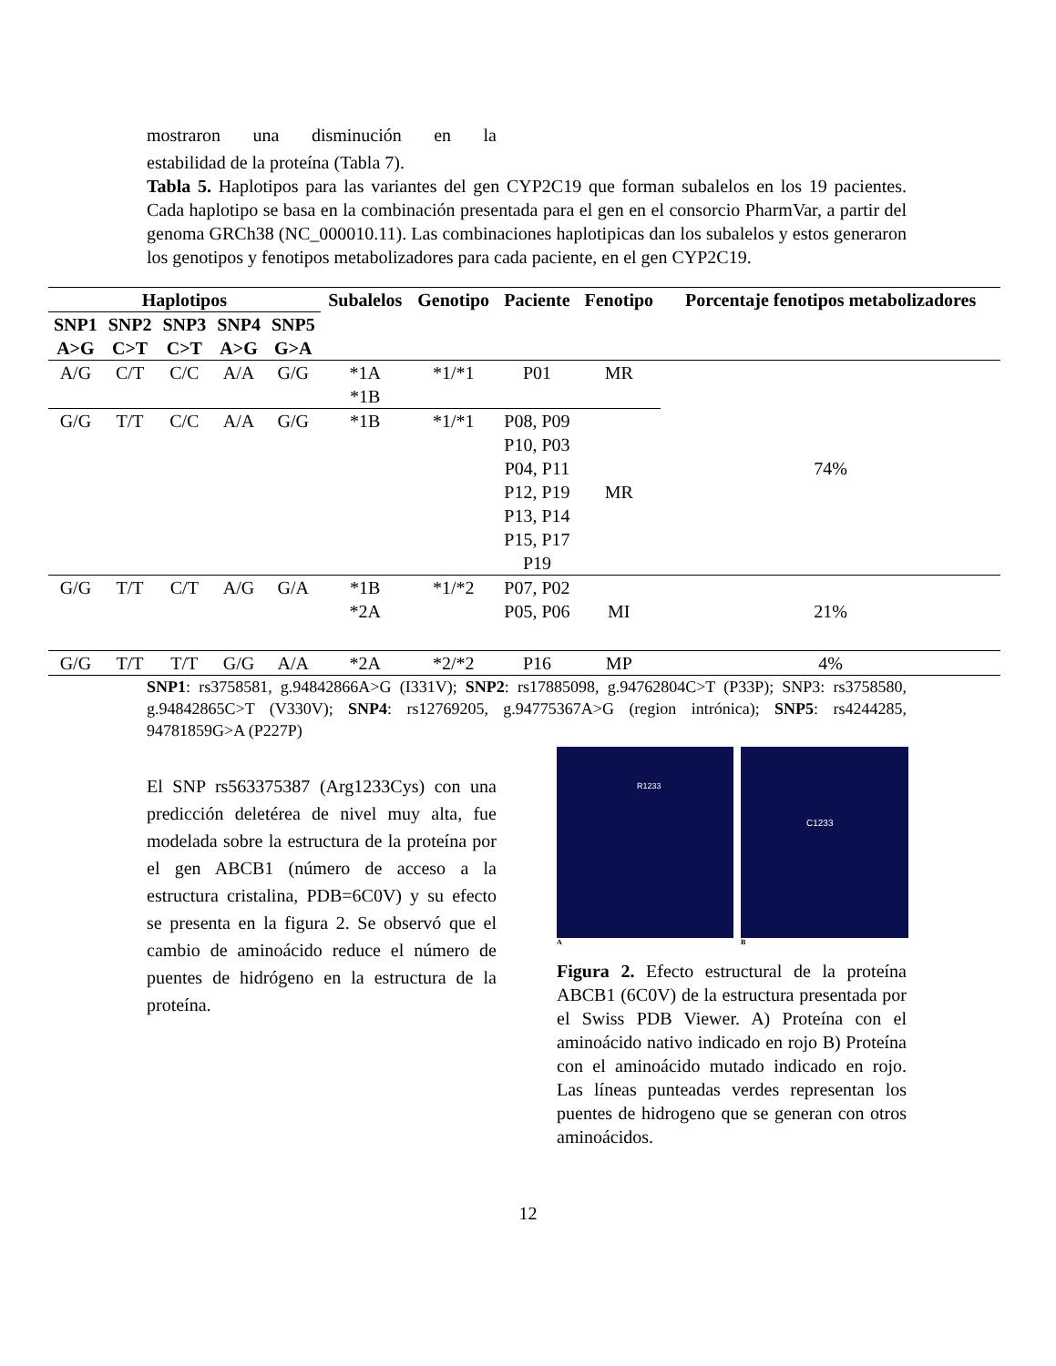mostraron una disminución en la
estabilidad de la proteína (Tabla 7).
Tabla 5. Haplotipos para las variantes del gen CYP2C19 que forman subalelos en los 19 pacientes. Cada haplotipo se basa en la combinación presentada para el gen en el consorcio PharmVar, a partir del genoma GRCh38 (NC_000010.11). Las combinaciones haplotipicas dan los subalelos y estos generaron los genotipos y fenotipos metabolizadores para cada paciente, en el gen CYP2C19.
| Haplotipos | | | | | Subalelos | Genotipo | Paciente | Fenotipo | Porcentaje fenotipos metabolizadores |
| --- | --- | --- | --- | --- | --- | --- | --- | --- | --- |
| SNP1 A>G | SNP2 C>T | SNP3 C>T | SNP4 A>G | SNP5 G>A | | | | | |
| A/G | C/T | C/C | A/A | G/G | *1A *1B | *1/*1 | P01 | MR | 74% |
| G/G | T/T | C/C | A/A | G/G | *1B | *1/*1 | P08, P09 P10, P03 P04, P11 P12, P19 P13, P14 P15, P17 P19 | MR | |
| G/G | T/T | C/T | A/G | G/A | *1B *2A | *1/*2 | P07, P02 P05, P06 | MI | 21% |
| G/G | T/T | T/T | G/G | A/A | *2A | *2/*2 | P16 | MP | 4% |
SNP1: rs3758581, g.94842866A>G (I331V); SNP2: rs17885098, g.94762804C>T (P33P); SNP3: rs3758580, g.94842865C>T (V330V); SNP4: rs12769205, g.94775367A>G (region intrónica); SNP5: rs4244285, 94781859G>A (P227P)
El SNP rs563375387 (Arg1233Cys) con una predicción deletérea de nivel muy alta, fue modelada sobre la estructura de la proteína por el gen ABCB1 (número de acceso a la estructura cristalina, PDB=6C0V) y su efecto se presenta en la figura 2. Se observó que el cambio de aminoácido reduce el número de puentes de hidrógeno en la estructura de la proteína.
R1233
A
C1233
B
Figura 2. Efecto estructural de la proteína ABCB1 (6C0V) de la estructura presentada por el Swiss PDB Viewer. A) Proteína con el aminoácido nativo indicado en rojo B) Proteína con el aminoácido mutado indicado en rojo. Las líneas punteadas verdes representan los puentes de hidrogeno que se generan con otros aminoácidos.
12